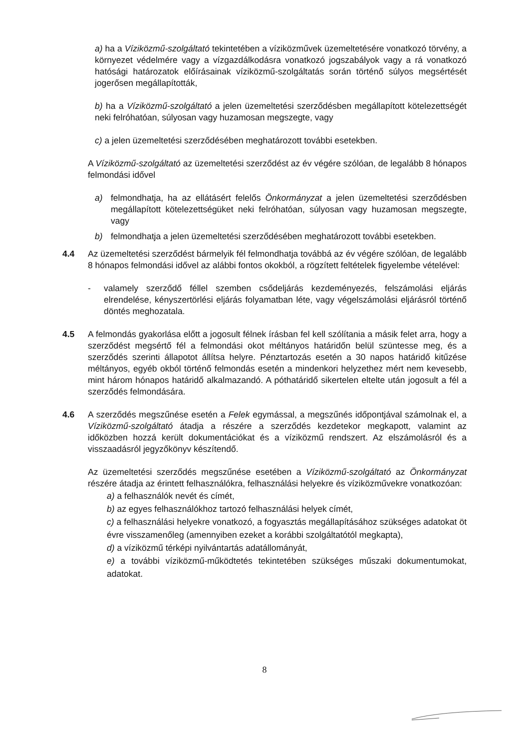a) ha a Víziközmű-szolgáltató tekintetében a víziközművek üzemeltetésére vonatkozó törvény, a környezet védelmére vagy a vízgazdálkodásra vonatkozó jogszabályok vagy a rá vonatkozó hatósági határozatok előírásainak víziközmű-szolgáltatás során történő súlyos megsértését jogerősen megállapították,
b) ha a Víziközmű-szolgáltató a jelen üzemeltetési szerződésben megállapított kötelezettségét neki felróhatóan, súlyosan vagy huzamosan megszegte, vagy
c) a jelen üzemeltetési szerződésében meghatározott további esetekben.
A Víziközmű-szolgáltató az üzemeltetési szerződést az év végére szólóan, de legalább 8 hónapos felmondási idővel
a) felmondhatja, ha az ellátásért felelős Önkormányzat a jelen üzemeltetési szerződésben megállapított kötelezettségüket neki felróhatóan, súlyosan vagy huzamosan megszegte, vagy
b) felmondhatja a jelen üzemeltetési szerződésében meghatározott további esetekben.
4.4 Az üzemeltetési szerződést bármelyik fél felmondhatja továbbá az év végére szólóan, de legalább 8 hónapos felmondási idővel az alábbi fontos okokból, a rögzített feltételek figyelembe vételével:
- valamely szerződő féllel szemben csődeljárás kezdeményezés, felszámolási eljárás elrendelése, kényszertörlési eljárás folyamatban léte, vagy végelszámolási eljárásról történő döntés meghozatala.
4.5 A felmondás gyakorlása előtt a jogosult félnek írásban fel kell szólítania a másik felet arra, hogy a szerződést megsértő fél a felmondási okot méltányos határidőn belül szüntesse meg, és a szerződés szerinti állapotot állítsa helyre. Pénztartozás esetén a 30 napos határidő kitűzése méltányos, egyéb okból történő felmondás esetén a mindenkori helyzethez mért nem kevesebb, mint három hónapos határidő alkalmazandó. A póthatáridő sikertelen eltelte után jogosult a fél a szerződés felmondására.
4.6 A szerződés megszűnése esetén a Felek egymással, a megszűnés időpontjával számolnak el, a Víziközmű-szolgáltató átadja a részére a szerződés kezdetekor megkapott, valamint az időközben hozzá került dokumentációkat és a víziközmű rendszert. Az elszámolásról és a visszaadásról jegyzőkönyv készítendő.
Az üzemeltetési szerződés megszűnése esetében a Víziközmű-szolgáltató az Önkormányzat részére átadja az érintett felhasználókra, felhasználási helyekre és víziközművekre vonatkozóan:
a) a felhasználók nevét és címét,
b) az egyes felhasználókhoz tartozó felhasználási helyek címét,
c) a felhasználási helyekre vonatkozó, a fogyasztás megállapításához szükséges adatokat öt évre visszamenőleg (amennyiben ezeket a korábbi szolgáltatótól megkapta),
d) a víziközmű térképi nyilvántartás adatállományát,
e) a további víziközmű-működtetés tekintetében szükséges műszaki dokumentumokat, adatokat.
8